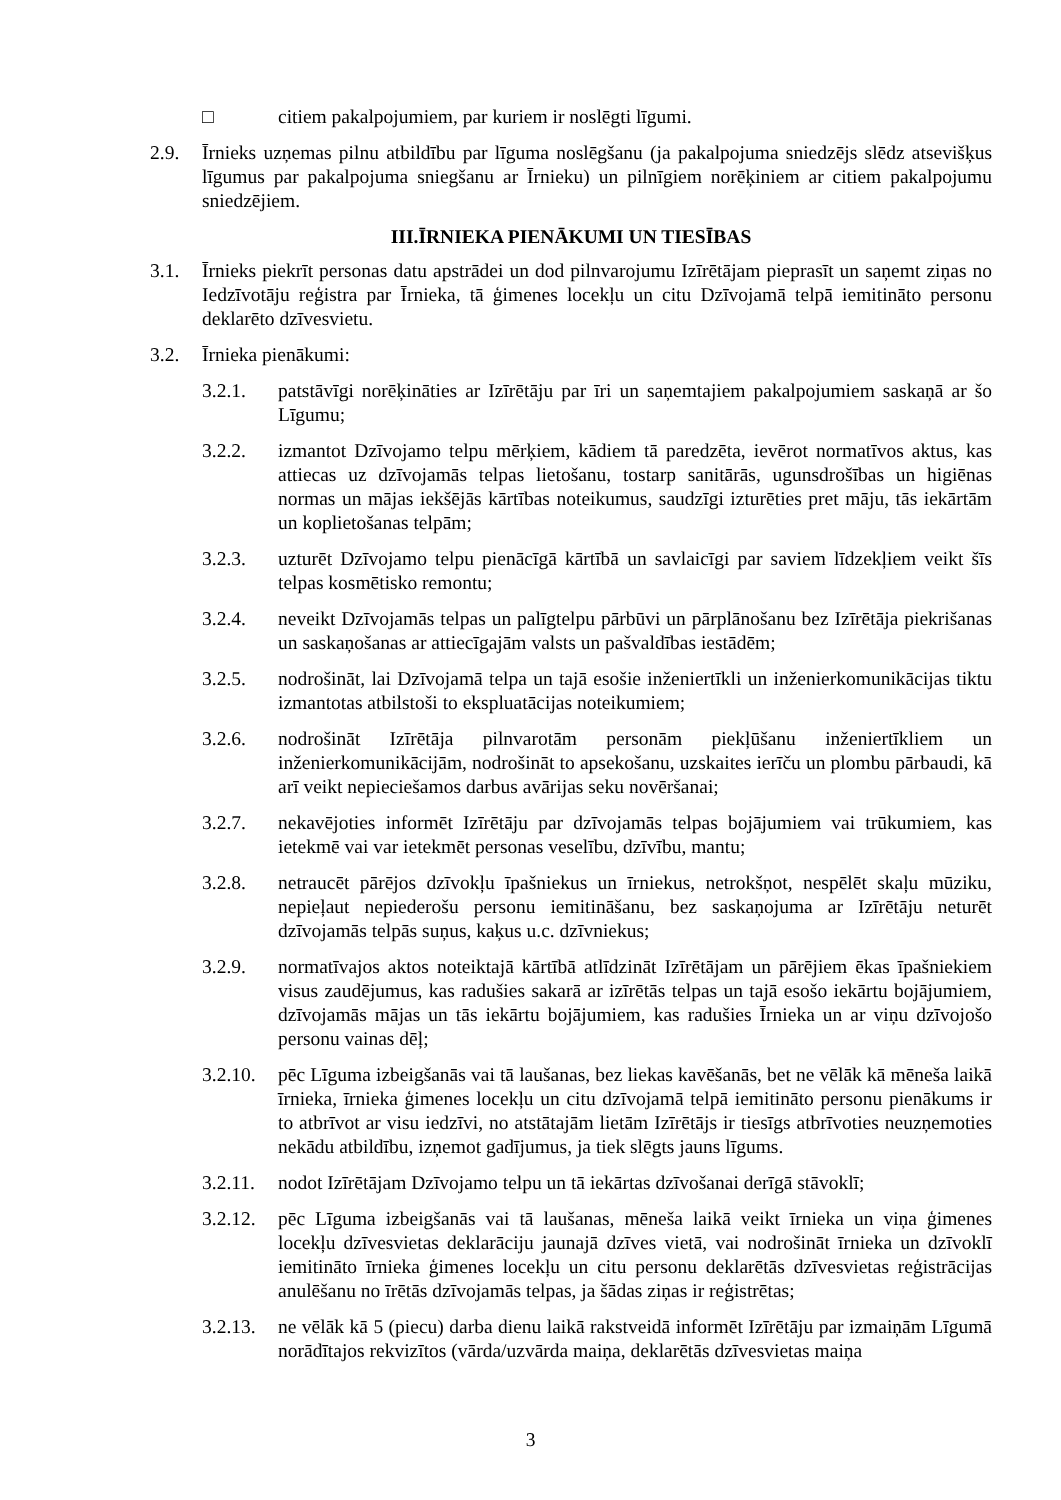□ citiem pakalpojumiem, par kuriem ir noslēgti līgumi.
2.9. Īrnieks uzņemas pilnu atbildību par līguma noslēgšanu (ja pakalpojuma sniedzējs slēdz atsevišķus līgumus par pakalpojuma sniegšanu ar Īrnieku) un pilnīgiem norēķiniem ar citiem pakalpojumu sniedzējiem.
III.ĪRNIEKA PIENĀKUMI UN TIESĪBAS
3.1. Īrnieks piekrīt personas datu apstrādei un dod pilnvarojumu Izīrētājam pieprasīt un saņemt ziņas no Iedzīvotāju reģistra par Īrnieka, tā ģimenes locekļu un citu Dzīvojamā telpā iemitināto personu deklarēto dzīvesvietu.
3.2. Īrnieka pienākumi:
3.2.1. patstāvīgi norēķināties ar Izīrētāju par īri un saņemtajiem pakalpojumiem saskaņā ar šo Līgumu;
3.2.2. izmantot Dzīvojamo telpu mērķiem, kādiem tā paredzēta, ievērot normatīvos aktus, kas attiecas uz dzīvojamās telpas lietošanu, tostarp sanitārās, ugunsdrošības un higiēnas normas un mājas iekšējās kārtības noteikumus, saudzīgi izturēties pret māju, tās iekārtām un koplietošanas telpām;
3.2.3. uzturēt Dzīvojamo telpu pienācīgā kārtībā un savlaicīgi par saviem līdzekļiem veikt šīs telpas kosmētisko remontu;
3.2.4. neveikt Dzīvojamās telpas un palīgtelpu pārbūvi un pārplānošanu bez Izīrētāja piekrišanas un saskaņošanas ar attiecīgajām valsts un pašvaldības iestādēm;
3.2.5. nodrošināt, lai Dzīvojamā telpa un tajā esošie inženiertīkli un inženierkomunikācijas tiktu izmantotas atbilstoši to ekspluatācijas noteikumiem;
3.2.6. nodrošināt Izīrētāja pilnvarotām personām piekļūšanu inženiertīkliem un inženierkomunikācijām, nodrošināt to apsekošanu, uzskaites ierīču un plombu pārbaudi, kā arī veikt nepieciešamos darbus avārijas seku novēršanai;
3.2.7. nekavējoties informēt Izīrētāju par dzīvojamās telpas bojājumiem vai trūkumiem, kas ietekmē vai var ietekmēt personas veselību, dzīvību, mantu;
3.2.8. netraucēt pārējos dzīvokļu īpašniekus un īrniekus, netrokšņot, nespēlēt skaļu mūziku, nepieļaut nepiederošu personu iemitināšanu, bez saskaņojuma ar Izīrētāju neturēt dzīvojamās telpās suņus, kaķus u.c. dzīvniekus;
3.2.9. normatīvajos aktos noteiktajā kārtībā atlīdzināt Izīrētājam un pārējiem ēkas īpašniekiem visus zaudējumus, kas radušies sakarā ar izīrētās telpas un tajā esošo iekārtu bojājumiem, dzīvojamās mājas un tās iekārtu bojājumiem, kas radušies Īrnieka un ar viņu dzīvojošo personu vainas dēļ;
3.2.10.
pēc Līguma izbeigšanās vai tā laušanas, bez liekas kavēšanās, bet ne vēlāk kā mēneša laikā īrnieka, īrnieka ģimenes locekļu un citu dzīvojamā telpā iemitināto personu pienākums ir to atbrīvot ar visu iedzīvi, no atstātajām lietām Izīrētājs ir tiesīgs atbrīvoties neuzņemoties nekādu atbildību, izņemot gadījumus, ja tiek slēgts jauns līgums.
3.2.11.
nodot Izīrētājam Dzīvojamo telpu un tā iekārtas dzīvošanai derīgā stāvoklī;
3.2.12.
pēc Līguma izbeigšanās vai tā laušanas, mēneša laikā veikt īrnieka un viņa ģimenes locekļu dzīvesvietas deklarāciju jaunajā dzīves vietā, vai nodrošināt īrnieka un dzīvoklī iemitināto īrnieka ģimenes locekļu un citu personu deklarētās dzīvesvietas reģistrācijas anulēšanu no īrētās dzīvojamās telpas, ja šādas ziņas ir reģistrētas;
3.2.13.
ne vēlāk kā 5 (piecu) darba dienu laikā rakstveidā informēt Izīrētāju par izmaiņām Līgumā norādītajos rekvizītos (vārda/uzvārda maiņa, deklarētās dzīvesvietas maiņa
3